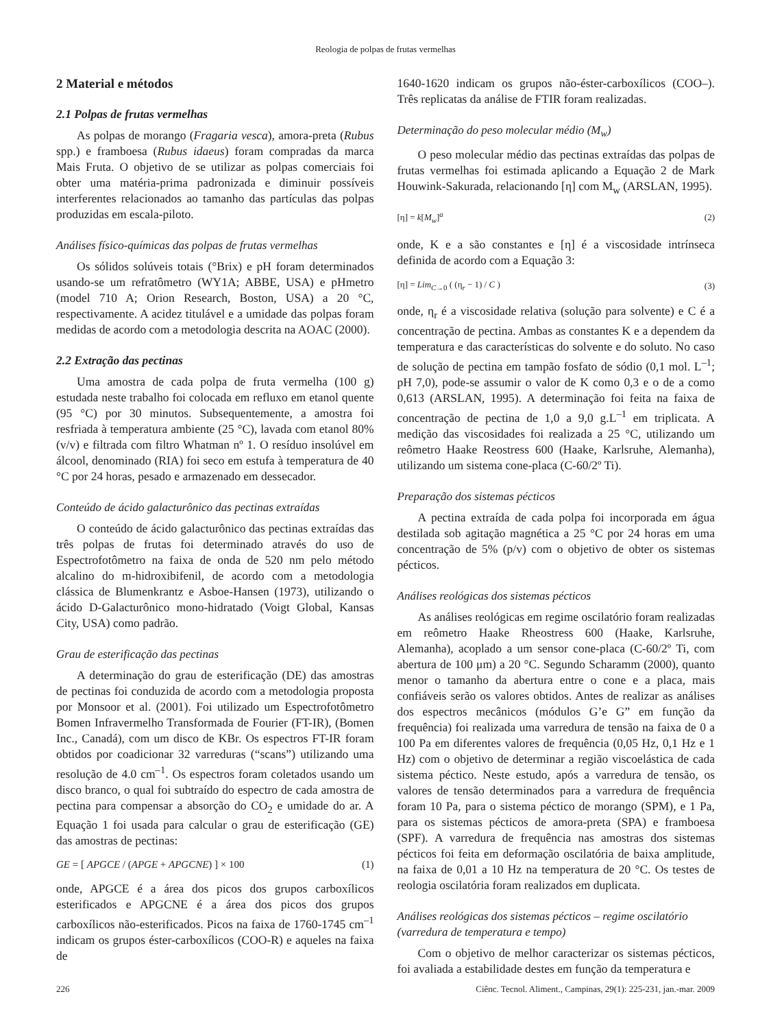Reologia de polpas de frutas vermelhas
2 Material e métodos
2.1 Polpas de frutas vermelhas
As polpas de morango (Fragaria vesca), amora-preta (Rubus spp.) e framboesa (Rubus idaeus) foram compradas da marca Mais Fruta. O objetivo de se utilizar as polpas comerciais foi obter uma matéria-prima padronizada e diminuir possíveis interferentes relacionados ao tamanho das partículas das polpas produzidas em escala-piloto.
Análises físico-químicas das polpas de frutas vermelhas
Os sólidos solúveis totais (°Brix) e pH foram determinados usando-se um refratômetro (WY1A; ABBE, USA) e pHmetro (model 710 A; Orion Research, Boston, USA) a 20 °C, respectivamente. A acidez titulável e a umidade das polpas foram medidas de acordo com a metodologia descrita na AOAC (2000).
2.2 Extração das pectinas
Uma amostra de cada polpa de fruta vermelha (100 g) estudada neste trabalho foi colocada em refluxo em etanol quente (95 °C) por 30 minutos. Subsequentemente, a amostra foi resfriada à temperatura ambiente (25 °C), lavada com etanol 80% (v/v) e filtrada com filtro Whatman nº 1. O resíduo insolúvel em álcool, denominado (RIA) foi seco em estufa à temperatura de 40 °C por 24 horas, pesado e armazenado em dessecador.
Conteúdo de ácido galacturônico das pectinas extraídas
O conteúdo de ácido galacturônico das pectinas extraídas das três polpas de frutas foi determinado através do uso de Espectrofotômetro na faixa de onda de 520 nm pelo método alcalino do m-hidroxibifenil, de acordo com a metodologia clássica de Blumenkrantz e Asboe-Hansen (1973), utilizando o ácido D-Galacturônico mono-hidratado (Voigt Global, Kansas City, USA) como padrão.
Grau de esterificação das pectinas
A determinação do grau de esterificação (DE) das amostras de pectinas foi conduzida de acordo com a metodologia proposta por Monsoor et al. (2001). Foi utilizado um Espectrofotômetro Bomen Infravermelho Transformada de Fourier (FT-IR), (Bomen Inc., Canadá), com um disco de KBr. Os espectros FT-IR foram obtidos por coadicionar 32 varreduras (“scans”) utilizando uma resolução de 4.0 cm<sup>–1</sup>. Os espectros foram coletados usando um disco branco, o qual foi subtraído do espectro de cada amostra de pectina para compensar a absorção do CO<sub>2</sub> e umidade do ar. A Equação 1 foi usada para calcular o grau de esterificação (GE) das amostras de pectinas:
GE = [ APGCE / (APGE + APGCNE) ] × 100 (1)
onde, APGCE é a área dos picos dos grupos carboxílicos esterificados e APGCNE é a área dos picos dos grupos carboxílicos não-esterificados. Picos na faixa de 1760-1745 cm<sup>–1</sup> indicam os grupos éster-carboxílicos (COO-R) e aqueles na faixa de
1640-1620 indicam os grupos não-éster-carboxílicos (COO–). Três replicatas da análise de FTIR foram realizadas.
Determinação do peso molecular médio (M<sub>w</sub>)
O peso molecular médio das pectinas extraídas das polpas de frutas vermelhas foi estimada aplicando a Equação 2 de Mark Houwink-Sakurada, relacionando [η] com M<sub>w</sub> (ARSLAN, 1995).
[η] = k[M<sub>w</sub>]<sup>a</sup> (2)
onde, K e a são constantes e [η] é a viscosidade intrínseca definida de acordo com a Equação 3:
[η] = Lim<sub>C→0</sub> ( (η<sub>r</sub> − 1) / C ) (3)
onde, η<sub>r</sub> é a viscosidade relativa (solução para solvente) e C é a concentração de pectina. Ambas as constantes K e a dependem da temperatura e das características do solvente e do soluto. No caso de solução de pectina em tampão fosfato de sódio (0,1 mol. L<sup>–1</sup>; pH 7,0), pode-se assumir o valor de K como 0,3 e o de a como 0,613 (ARSLAN, 1995). A determinação foi feita na faixa de concentração de pectina de 1,0 a 9,0 g.L<sup>–1</sup> em triplicata. A medição das viscosidades foi realizada a 25 °C, utilizando um reômetro Haake Reostress 600 (Haake, Karlsruhe, Alemanha), utilizando um sistema cone-placa (C-60/2º Ti).
Preparação dos sistemas pécticos
A pectina extraída de cada polpa foi incorporada em água destilada sob agitação magnética a 25 °C por 24 horas em uma concentração de 5% (p/v) com o objetivo de obter os sistemas pécticos.
Análises reológicas dos sistemas pécticos
As análises reológicas em regime oscilatório foram realizadas em reômetro Haake Rheostress 600 (Haake, Karlsruhe, Alemanha), acoplado a um sensor cone-placa (C-60/2º Ti, com abertura de 100 μm) a 20 °C. Segundo Scharamm (2000), quanto menor o tamanho da abertura entre o cone e a placa, mais confiáveis serão os valores obtidos. Antes de realizar as análises dos espectros mecânicos (módulos G’e G” em função da frequência) foi realizada uma varredura de tensão na faixa de 0 a 100 Pa em diferentes valores de frequência (0,05 Hz, 0,1 Hz e 1 Hz) com o objetivo de determinar a região viscoelástica de cada sistema péctico. Neste estudo, após a varredura de tensão, os valores de tensão determinados para a varredura de frequência foram 10 Pa, para o sistema péctico de morango (SPM), e 1 Pa, para os sistemas pécticos de amora-preta (SPA) e framboesa (SPF). A varredura de frequência nas amostras dos sistemas pécticos foi feita em deformação oscilatória de baixa amplitude, na faixa de 0,01 a 10 Hz na temperatura de 20 °C. Os testes de reologia oscilatória foram realizados em duplicata.
Análises reológicas dos sistemas pécticos – regime oscilatório (varredura de temperatura e tempo)
Com o objetivo de melhor caracterizar os sistemas pécticos, foi avaliada a estabilidade destes em função da temperatura e
226 Ciênc. Tecnol. Aliment., Campinas, 29(1): 225-231, jan.-mar. 2009